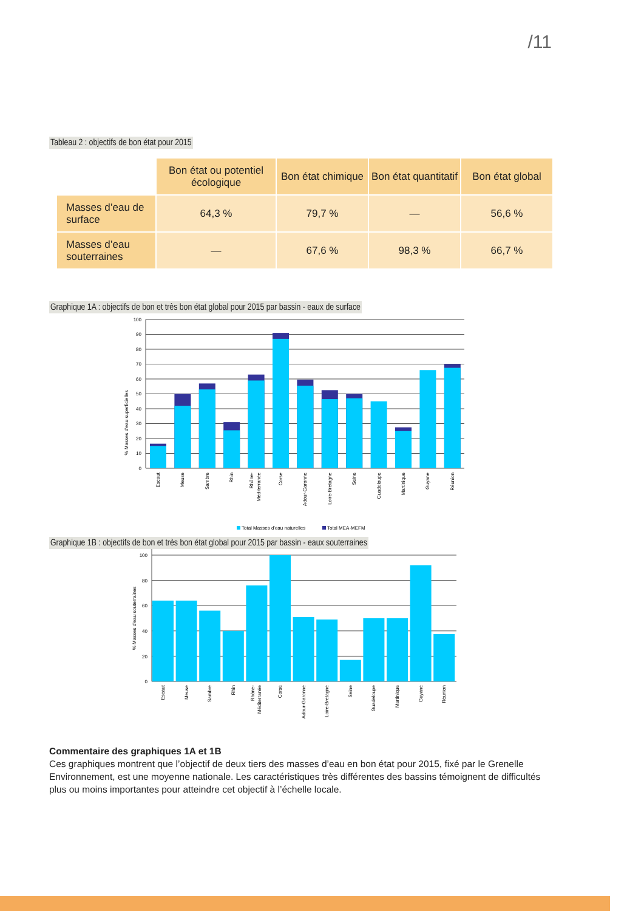/11
Tableau 2 : objectifs de bon état pour 2015
| | Bon état ou potentiel écologique | Bon état chimique | Bon état quantitatif | Bon état global |
| Masses d’eau de surface | 64,3 % | 79,7 % | — | 56,6 % |
| Masses d’eau souterraines | — | 67,6 % | 98,3 % | 66,7 % |
Graphique 1A : objectifs de bon et très bon état global pour 2015 par bassin - eaux de surface
100
90
80
70
60
50
40
30
20
10
0
% Masses d'eau superficielles
Escaut
Meuse
Sambre
Rhin
Rhône-
Méditerranée
Corse
Adour-Garonne
Loire-Bretagne
Seine
Guadeloupe
Martinique
Guyane
Réunion
Total Masses d'eau naturelles
Total MEA-MEFM
Graphique 1B : objectifs de bon et très bon état global pour 2015 par bassin - eaux souterraines
100
80
60
40
20
0
% Masses d'eau souterraines
Escaut
Meuse
Sambre
Rhin
Rhône-
Méditerranée
Corse
Adour-Garonne
Loire-Bretagne
Seine
Guadeloupe
Martinique
Guyane
Réunion
Commentaire des graphiques 1A et 1B
Ces graphiques montrent que l’objectif de deux tiers des masses d’eau en bon état pour 2015, fixé par le Grenelle Environnement, est une moyenne nationale. Les caractéristiques très différentes des bassins témoignent de difficultés plus ou moins importantes pour atteindre cet objectif à l’échelle locale.